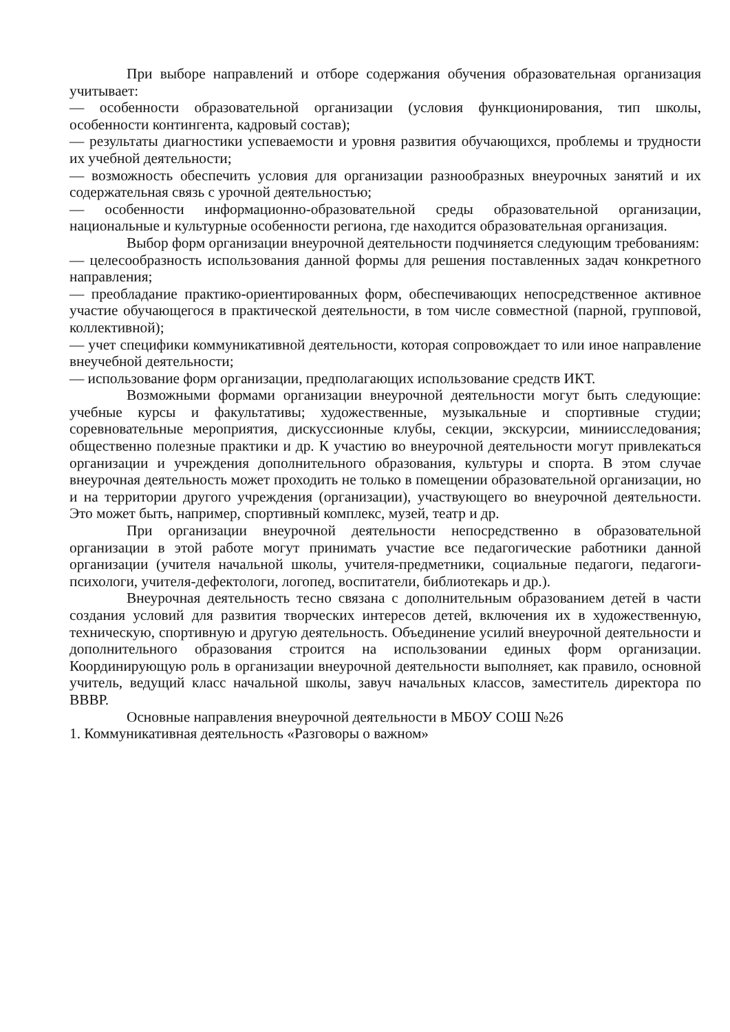При выборе направлений и отборе содержания обучения образовательная организация учитывает:
— особенности образовательной организации (условия функционирования, тип школы, особенности контингента, кадровый состав);
— результаты диагностики успеваемости и уровня развития обучающихся, проблемы и трудности их учебной деятельности;
— возможность обеспечить условия для организации разнообразных внеурочных занятий и их содержательная связь с урочной деятельностью;
— особенности информационно-образовательной среды образовательной организации, национальные и культурные особенности региона, где находится образовательная организация.
Выбор форм организации внеурочной деятельности подчиняется следующим требованиям:
— целесообразность использования данной формы для решения поставленных задач конкретного направления;
— преобладание практико-ориентированных форм, обеспечивающих непосредственное активное участие обучающегося в практической деятельности, в том числе совместной (парной, групповой, коллективной);
— учет специфики коммуникативной деятельности, которая сопровождает то или иное направление внеучебной деятельности;
— использование форм организации, предполагающих использование средств ИКТ.
Возможными формами организации внеурочной деятельности могут быть следующие: учебные курсы и факультативы; художественные, музыкальные и спортивные студии; соревновательные мероприятия, дискуссионные клубы, секции, экскурсии, миниисследования; общественно полезные практики и др. К участию во внеурочной деятельности могут привлекаться организации и учреждения дополнительного образования, культуры и спорта. В этом случае внеурочная деятельность может проходить не только в помещении образовательной организации, но и на территории другого учреждения (организации), участвующего во внеурочной деятельности. Это может быть, например, спортивный комплекс, музей, театр и др.
При организации внеурочной деятельности непосредственно в образовательной организации в этой работе могут принимать участие все педагогические работники данной организации (учителя начальной школы, учителя-предметники, социальные педагоги, педагоги-психологи, учителя-дефектологи, логопед, воспитатели, библиотекарь и др.).
Внеурочная деятельность тесно связана с дополнительным образованием детей в части создания условий для развития творческих интересов детей, включения их в художественную, техническую, спортивную и другую деятельность. Объединение усилий внеурочной деятельности и дополнительного образования строится на использовании единых форм организации. Координирующую роль в организации внеурочной деятельности выполняет, как правило, основной учитель, ведущий класс начальной школы, завуч начальных классов, заместитель директора по ВВВР.
Основные направления внеурочной деятельности в МБОУ СОШ №26
1. Коммуникативная деятельность «Разговоры о важном»